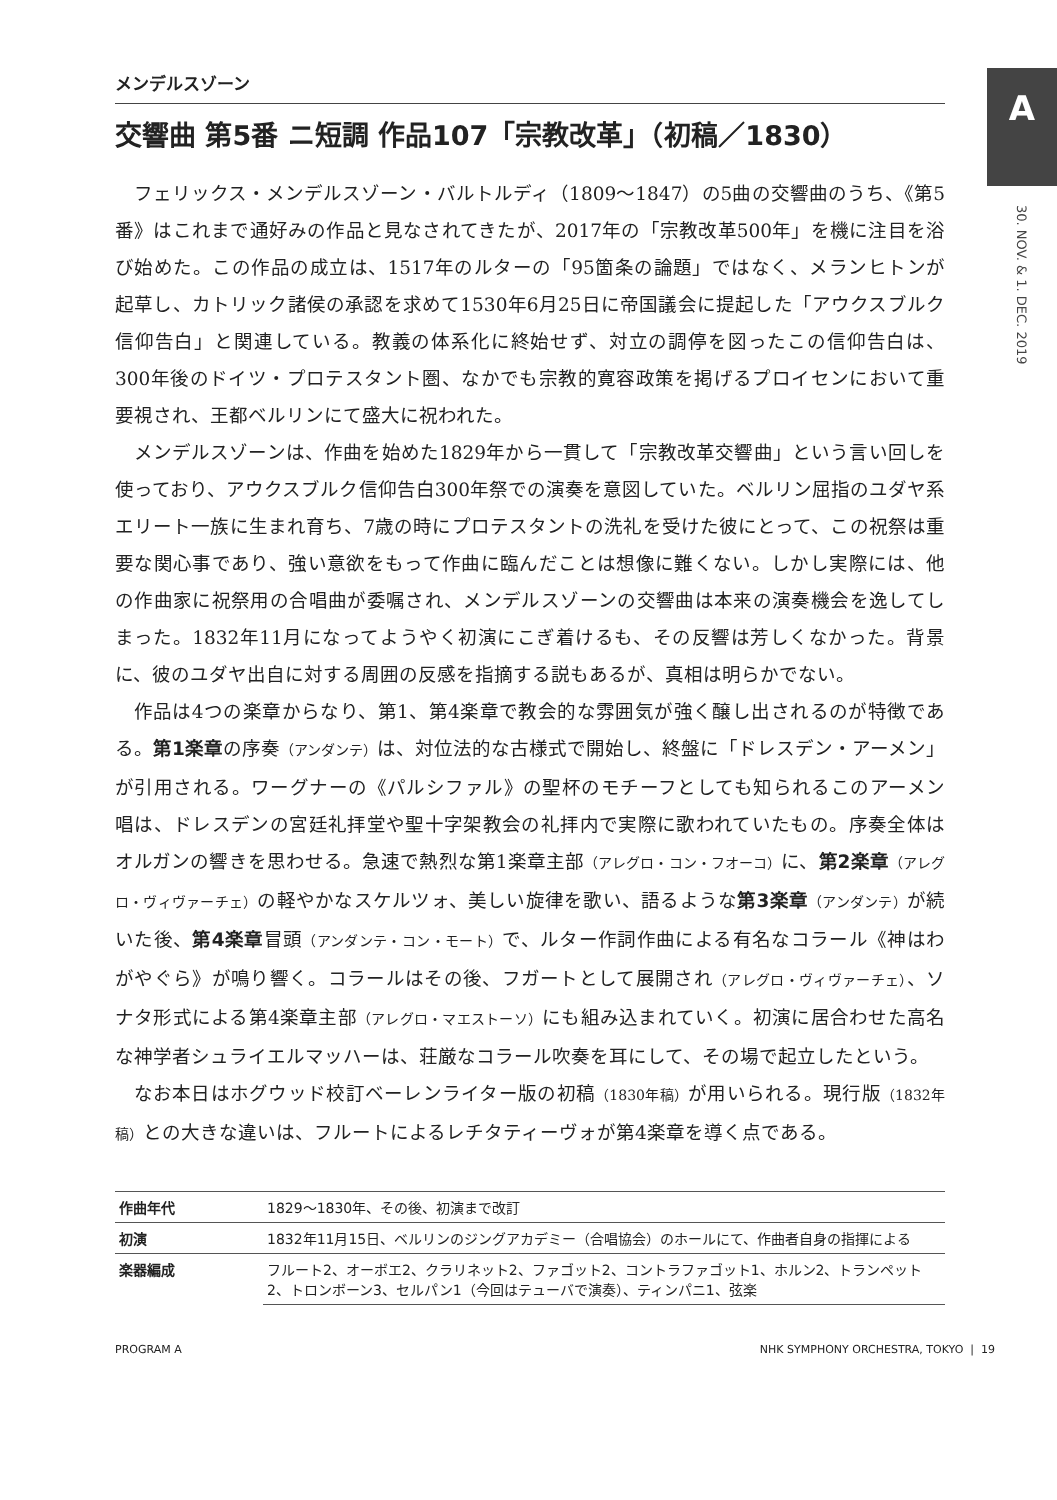A
30. NOV. & 1. DEC. 2019
メンデルスゾーン
交響曲 第5番 ニ短調 作品107「宗教改革」（初稿／1830）
フェリックス・メンデルスゾーン・バルトルディ（1809〜1847）の5曲の交響曲のうち、《第5番》はこれまで通好みの作品と見なされてきたが、2017年の「宗教改革500年」を機に注目を浴び始めた。この作品の成立は、1517年のルターの「95箇条の論題」ではなく、メランヒトンが起草し、カトリック諸侯の承認を求めて1530年6月25日に帝国議会に提起した「アウクスブルク信仰告白」と関連している。教義の体系化に終始せず、対立の調停を図ったこの信仰告白は、300年後のドイツ・プロテスタント圏、なかでも宗教的寛容政策を掲げるプロイセンにおいて重要視され、王都ベルリンにて盛大に祝われた。
メンデルスゾーンは、作曲を始めた1829年から一貫して「宗教改革交響曲」という言い回しを使っており、アウクスブルク信仰告白300年祭での演奏を意図していた。ベルリン屈指のユダヤ系エリート一族に生まれ育ち、7歳の時にプロテスタントの洗礼を受けた彼にとって、この祝祭は重要な関心事であり、強い意欲をもって作曲に臨んだことは想像に難くない。しかし実際には、他の作曲家に祝祭用の合唱曲が委嘱され、メンデルスゾーンの交響曲は本来の演奏機会を逸してしまった。1832年11月になってようやく初演にこぎ着けるも、その反響は芳しくなかった。背景に、彼のユダヤ出自に対する周囲の反感を指摘する説もあるが、真相は明らかでない。
作品は4つの楽章からなり、第1、第4楽章で教会的な雰囲気が強く醸し出されるのが特徴である。第1楽章の序奏（アンダンテ）は、対位法的な古様式で開始し、終盤に「ドレスデン・アーメン」が引用される。ワーグナーの《パルシファル》の聖杯のモチーフとしても知られるこのアーメン唱は、ドレスデンの宮廷礼拝堂や聖十字架教会の礼拝内で実際に歌われていたもの。序奏全体はオルガンの響きを思わせる。急速で熱烈な第1楽章主部（アレグロ・コン・フオーコ）に、第2楽章（アレグロ・ヴィヴァーチェ）の軽やかなスケルツォ、美しい旋律を歌い、語るような第3楽章（アンダンテ）が続いた後、第4楽章冒頭（アンダンテ・コン・モート）で、ルター作詞作曲による有名なコラール《神はわがやぐら》が鳴り響く。コラールはその後、フガートとして展開され（アレグロ・ヴィヴァーチェ）、ソナタ形式による第4楽章主部（アレグロ・マエストーソ）にも組み込まれていく。初演に居合わせた高名な神学者シュライエルマッハーは、荘厳なコラール吹奏を耳にして、その場で起立したという。
なお本日はホグウッド校訂ベーレンライター版の初稿（1830年稿）が用いられる。現行版（1832年稿）との大きな違いは、フルートによるレチタティーヴォが第4楽章を導く点である。
| 作曲年代 | 1829〜1830年、その後、初演まで改訂 |
| 初演 | 1832年11月15日、ベルリンのジングアカデミー（合唱協会）のホールにて、作曲者自身の指揮による |
| 楽器編成 | フルート2、オーボエ2、クラリネット2、ファゴット2、コントラファゴット1、ホルン2、トランペット2、トロンボーン3、セルパン1（今回はテューバで演奏）、ティンパニ1、弦楽 |
PROGRAM A NHK SYMPHONY ORCHESTRA, TOKYO | 19